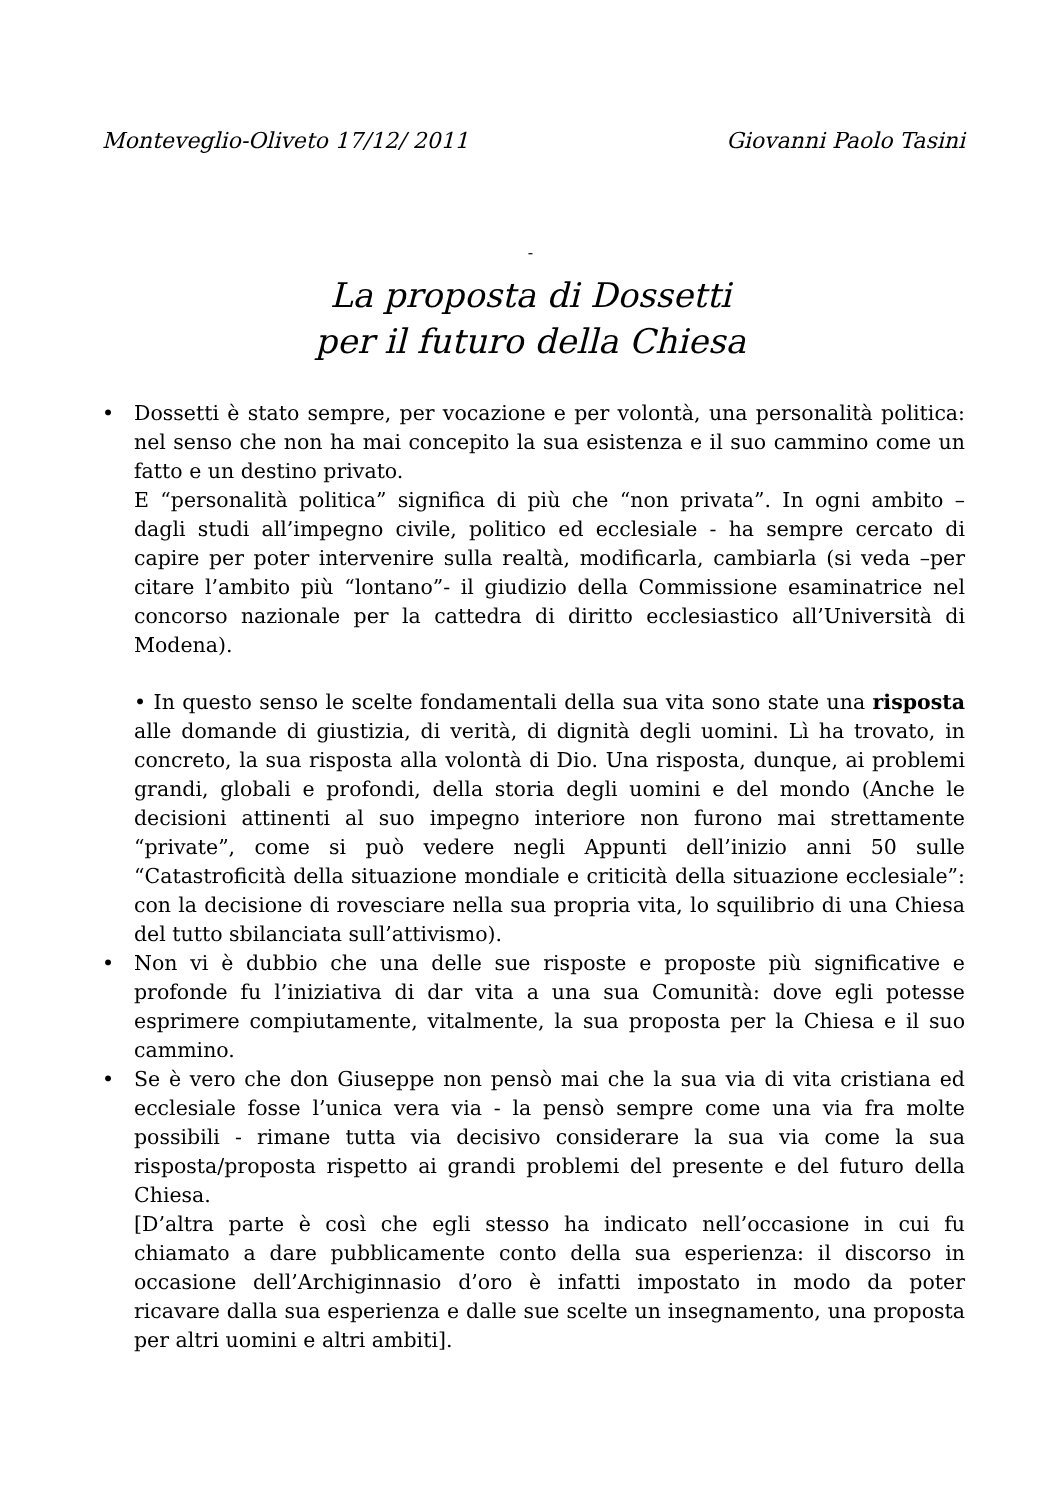Monteveglio-Oliveto 17/12/ 2011 Giovanni Paolo Tasini
-
La proposta di Dossetti
per il futuro della Chiesa
•
Dossetti è stato sempre, per vocazione e per volontà, una personalità politica: nel senso che non ha mai concepito la sua esistenza e il suo cammino come un fatto e un destino privato.
E “personalità politica” significa di più che “non privata”. In ogni ambito – dagli studi all’impegno civile, politico ed ecclesiale - ha sempre cercato di capire per poter intervenire sulla realtà, modificarla, cambiarla (si veda –per citare l’ambito più “lontano”- il giudizio della Commissione esaminatrice nel concorso nazionale per la cattedra di diritto ecclesiastico all’Università di Modena).
• In questo senso le scelte fondamentali della sua vita sono state una risposta alle domande di giustizia, di verità, di dignità degli uomini. Lì ha trovato, in concreto, la sua risposta alla volontà di Dio. Una risposta, dunque, ai problemi grandi, globali e profondi, della storia degli uomini e del mondo (Anche le decisioni attinenti al suo impegno interiore non furono mai strettamente “private”, come si può vedere negli Appunti dell’inizio anni 50 sulle “Catastroficità della situazione mondiale e criticità della situazione ecclesiale”: con la decisione di rovesciare nella sua propria vita, lo squilibrio di una Chiesa del tutto sbilanciata sull’attivismo).
•
Non vi è dubbio che una delle sue risposte e proposte più significative e profonde fu l’iniziativa di dar vita a una sua Comunità: dove egli potesse esprimere compiutamente, vitalmente, la sua proposta per la Chiesa e il suo cammino.
•
Se è vero che don Giuseppe non pensò mai che la sua via di vita cristiana ed ecclesiale fosse l’unica vera via - la pensò sempre come una via fra molte possibili - rimane tutta via decisivo considerare la sua via come la sua risposta/proposta rispetto ai grandi problemi del presente e del futuro della Chiesa.
[D’altra parte è così che egli stesso ha indicato nell’occasione in cui fu chiamato a dare pubblicamente conto della sua esperienza: il discorso in occasione dell’Archiginnasio d’oro è infatti impostato in modo da poter ricavare dalla sua esperienza e dalle sue scelte un insegnamento, una proposta per altri uomini e altri ambiti].